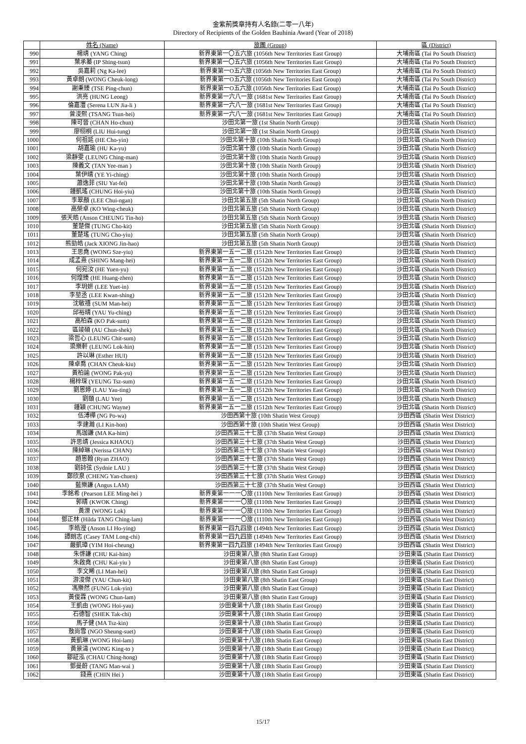金紫荊獎章持有人名錄(二零一八年)
Directory of Recipients of the Golden Bauhinia Award (Year of 2018)
| | 姓名 (Name) | 旅團 (Group) | 區 (District) |
| --- | --- | --- | --- |
| 990 | 楊靖 (YANG Ching) | 新界東第一〇五六旅 (1056th New Territories East Group) | 大埔南區 (Tai Po South District) |
| 991 | 葉承蓁 (IP Shing-tsun) | 新界東第一〇五六旅 (1056th New Territories East Group) | 大埔南區 (Tai Po South District) |
| 992 | 吳嘉莉 (Ng Ka-lee) | 新界東第一O五六旅 (1056th New Territories East Group) | 大埔南區 (Tai Po South District) |
| 993 | 黃卓朗 (WONG Cheuk-long) | 新界東第一O五六旅 (1056th New Territories East Group) | 大埔南區 (Tai Po South District) |
| 994 | 謝秉臻 (TSE Ping-chun) | 新界東第一O五六旅 (1056th New Territories East Group) | 大埔南區 (Tai Po South District) |
| 995 | 洪亮 (HUNG Leong) | 新界東第一六八一旅 (1681st New Territories East Group) | 大埔南區 (Tai Po South District) |
| 996 | 倫嘉灃 (Serena LUN Jia-li ) | 新界東第一六八一旅 (1681st New Territories East Group) | 大埔南區 (Tai Po South District) |
| 997 | 曾浚熙 (TSANG Tsun-hei) | 新界東第一六八一旅 (1681st New Territories East Group) | 大埔南區 (Tai Po South District) |
| 998 | 陳可晉 (CHAN Ho-chun) | 沙田北第一旅 (1st Shatin North Group) | 沙田北區 (Shatin North District) |
| 999 | 廖栩桐 (LIU Hui-tung) | 沙田北第一旅 (1st Shatin North Group) | 沙田北區 (Shatin North District) |
| 1000 | 何祖延 (HE Cho-yin) | 沙田北第十旅 (10th Shatin North Group) | 沙田北區 (Shatin North District) |
| 1001 | 胡嘉瑜 (HU Ka-yu) | 沙田北第十旅 (10th Shatin North Group) | 沙田北區 (Shatin North District) |
| 1002 | 梁靜雯 (LEUNG Ching-man) | 沙田北第十旅 (10th Shatin North Group) | 沙田北區 (Shatin North District) |
| 1003 | 陳義文 (TAN Yee-man ) | 沙田北第十旅 (10th Shatin North Group) | 沙田北區 (Shatin North District) |
| 1004 | 葉伊晴 (YE Yi-ching) | 沙田北第十旅 (10th Shatin North Group) | 沙田北區 (Shatin North District) |
| 1005 | 蕭逸菲 (SIU Yat-fei) | 沙田北第十旅 (10th Shatin North Group) | 沙田北區 (Shatin North District) |
| 1006 | 鍾凱瑤 (CHUNG Hoi-yiu) | 沙田北第十旅 (10th Shatin North Group) | 沙田北區 (Shatin North District) |
| 1007 | 李翠顏 (LEE Chui-ngan) | 沙田北第五旅 (5th Shatin North Group) | 沙田北區 (Shatin North District) |
| 1008 | 高榮卓 (KO Wing-cheuk) | 沙田北第五旅 (5th Shatin North Group) | 沙田北區 (Shatin North District) |
| 1009 | 張天皓 (Anson CHEUNG Tin-ho) | 沙田北第五旅 (5th Shatin North Group) | 沙田北區 (Shatin North District) |
| 1010 | 董楚傑 (TUNG Cho-kit) | 沙田北第五旅 (5th Shatin North Group) | 沙田北區 (Shatin North District) |
| 1011 | 董楚瑤 (TUNG Cho-yiu) | 沙田北第五旅 (5th Shatin North Group) | 沙田北區 (Shatin North District) |
| 1012 | 熊勁皓 (Jack XIONG Jin-hao) | 沙田北第五旅 (5th Shatin North Group) | 沙田北區 (Shatin North District) |
| 1013 | 王思堯 (WONG Sze-yiu) | 新界東第一五一二旅 (1512th New Territories East Group) | 沙田北區 (Shatin North District) |
| 1014 | 成孟熹 (SHING Mang-hei) | 新界東第一五一二旅 (1512th New Territories East Group) | 沙田北區 (Shatin North District) |
| 1015 | 何宛汝 (HE Yuen-yu) | 新界東第一五一二旅 (1512th New Territories East Group) | 沙田北區 (Shatin North District) |
| 1016 | 何煌臻 (HE Huang-zhen) | 新界東第一五一二旅 (1512th New Territories East Group) | 沙田北區 (Shatin North District) |
| 1017 | 李玥妍 (LEE Yuet-in) | 新界東第一五一二旅 (1512th New Territories East Group) | 沙田北區 (Shatin North District) |
| 1018 | 李堃丞 (LEE Kwan-shing) | 新界東第一五一二旅 (1512th New Territories East Group) | 沙田北區 (Shatin North District) |
| 1019 | 沈敏禧 (SUM Man-hei) | 新界東第一五一二旅 (1512th New Territories East Group) | 沙田北區 (Shatin North District) |
| 1020 | 邱裕晴 (YAU Yu-ching) | 新界東第一五一二旅 (1512th New Territories East Group) | 沙田北區 (Shatin North District) |
| 1021 | 高柏森 (KO Pak-sum) | 新界東第一五一二旅 (1512th New Territories East Group) | 沙田北區 (Shatin North District) |
| 1022 | 區竣碩 (AU Chun-shek) | 新界東第一五一二旅 (1512th New Territories East Group) | 沙田北區 (Shatin North District) |
| 1023 | 梁哲心 (LEUNG Chit-sum) | 新界東第一五一二旅 (1512th New Territories East Group) | 沙田北區 (Shatin North District) |
| 1024 | 梁樂軒 (LEUNG Lok-hin) | 新界東第一五一二旅 (1512th New Territories East Group) | 沙田北區 (Shatin North District) |
| 1025 | 許以琳 (Esther HUI) | 新界東第一五一二旅 (1512th New Territories East Group) | 沙田北區 (Shatin North District) |
| 1026 | 陳卓喬 (CHAN Cheuk-kiu) | 新界東第一五一二旅 (1512th New Territories East Group) | 沙田北區 (Shatin North District) |
| 1027 | 黃柏諭 (WONG Pak-yu) | 新界東第一五一二旅 (1512th New Territories East Group) | 沙田北區 (Shatin North District) |
| 1028 | 楊梓琛 (YEUNG Tsz-sum) | 新界東第一五一二旅 (1512th New Territories East Group) | 沙田北區 (Shatin North District) |
| 1029 | 劉恩婷 (LAU Yau-ting) | 新界東第一五一二旅 (1512th New Territories East Group) | 沙田北區 (Shatin North District) |
| 1030 | 劉頤 (LAU Yee) | 新界東第一五一二旅 (1512th New Territories East Group) | 沙田北區 (Shatin North District) |
| 1031 | 鍾穎 (CHUNG Wayne) | 新界東第一五一二旅 (1512th New Territories East Group) | 沙田北區 (Shatin North District) |
| 1032 | 伍溥樺 (NG Po-wa) | 沙田西第十旅 (10th Shatin West Group) | 沙田西區 (Shatin West District) |
| 1033 | 李建瀚 (LI Kin-hon) | 沙田西第十旅 (10th Shatin West Group) | 沙田西區 (Shatin West District) |
| 1034 | 馬珈謙 (MA Ka-him) | 沙田西第三十七旅 (37th Shatin West Group) | 沙田西區 (Shatin West District) |
| 1035 | 許思靖 (Jessica KHAOU) | 沙田西第三十七旅 (37th Shatin West Group) | 沙田西區 (Shatin West District) |
| 1036 | 陳綽琳 (Nerissa CHAN) | 沙田西第三十七旅 (37th Shatin West Group) | 沙田西區 (Shatin West District) |
| 1037 | 趙恩翰 (Ryan ZHAO) | 沙田西第三十七旅 (37th Shatin West Group) | 沙田西區 (Shatin West District) |
| 1038 | 劉詩弦 (Sydnie LAU ) | 沙田西第三十七旅 (37th Shatin West Group) | 沙田西區 (Shatin West District) |
| 1039 | 鄭欣泉 (CHENG Yan-chuen) | 沙田西第三十七旅 (37th Shatin West Group) | 沙田西區 (Shatin West District) |
| 1040 | 藍樂謙 (Angus LAM) | 沙田西第三十七旅 (37th Shatin West Group) | 沙田西區 (Shatin West District) |
| 1041 | 李銘希 (Pearson LEE Ming-hei ) | 新界東第一一一〇旅 (1110th New Territories East Group) | 沙田西區 (Shatin West District) |
| 1042 | 郭晴 (KWOK Ching) | 新界東第一一一〇旅 (1110th New Territories East Group) | 沙田西區 (Shatin West District) |
| 1043 | 黃濼 (WONG Lok) | 新界東第一一一〇旅 (1110th New Territories East Group) | 沙田西區 (Shatin West District) |
| 1044 | 鄧正林 (Hilda TANG Ching-lam) | 新界東第一一一〇旅 (1110th New Territories East Group) | 沙田西區 (Shatin West District) |
| 1045 | 李皓瀅 (Anson LI Ho-ying) | 新界東第一四九四旅 (1494th New Territories East Group) | 沙田西區 (Shatin West District) |
| 1046 | 譚朗志 (Casey TAM Long-chi) | 新界東第一四九四旅 (1494th New Territories East Group) | 沙田西區 (Shatin West District) |
| 1047 | 嚴凱璋 (YIM Hoi-cheung) | 新界東第一四九四旅 (1494th New Territories East Group) | 沙田西區 (Shatin West District) |
| 1048 | 朱啓謙 (CHU Kai-him) | 沙田東第八旅 (8th Shatin East Group) | 沙田東區 (Shatin East District) |
| 1049 | 朱啟堯 (CHU Kai-yiu ) | 沙田東第八旅 (8th Shatin East Group) | 沙田東區 (Shatin East District) |
| 1050 | 李文晞 (LI Man-hei) | 沙田東第八旅 (8th Shatin East Group) | 沙田東區 (Shatin East District) |
| 1051 | 游浚傑 (YAU Chun-kit) | 沙田東第八旅 (8th Shatin East Group) | 沙田東區 (Shatin East District) |
| 1052 | 馮樂然 (FUNG Lok-yin) | 沙田東第八旅 (8th Shatin East Group) | 沙田東區 (Shatin East District) |
| 1053 | 黃俊霖 (WONG Chun-lam) | 沙田東第八旅 (8th Shatin East Group) | 沙田東區 (Shatin East District) |
| 1054 | 王凱由 (WONG Hoi-yau) | 沙田東第十八旅 (18th Shatin East Group) | 沙田東區 (Shatin East District) |
| 1055 | 石德智 (SHEK Tak-chi) | 沙田東第十八旅 (18th Shatin East Group) | 沙田東區 (Shatin East District) |
| 1056 | 馬子健 (MA Tsz-kin) | 沙田東第十八旅 (18th Shatin East Group) | 沙田東區 (Shatin East District) |
| 1057 | 敖尚雪 (NGO Sheung-suet) | 沙田東第十八旅 (18th Shatin East Group) | 沙田東區 (Shatin East District) |
| 1058 | 黃凱琳 (WONG Hoi-lam) | 沙田東第十八旅 (18th Shatin East Group) | 沙田東區 (Shatin East District) |
| 1059 | 黃景濤 (WONG King-to ) | 沙田東第十八旅 (18th Shatin East Group) | 沙田東區 (Shatin East District) |
| 1060 | 鄒証泓 (CHAU Ching-hong) | 沙田東第十八旅 (18th Shatin East Group) | 沙田東區 (Shatin East District) |
| 1061 | 鄧曼蔚 (TANG Man-wai ) | 沙田東第十八旅 (18th Shatin East Group) | 沙田東區 (Shatin East District) |
| 1062 | 錢熹 (CHIN Hei ) | 沙田東第十八旅 (18th Shatin East Group) | 沙田東區 (Shatin East District) |
15/17